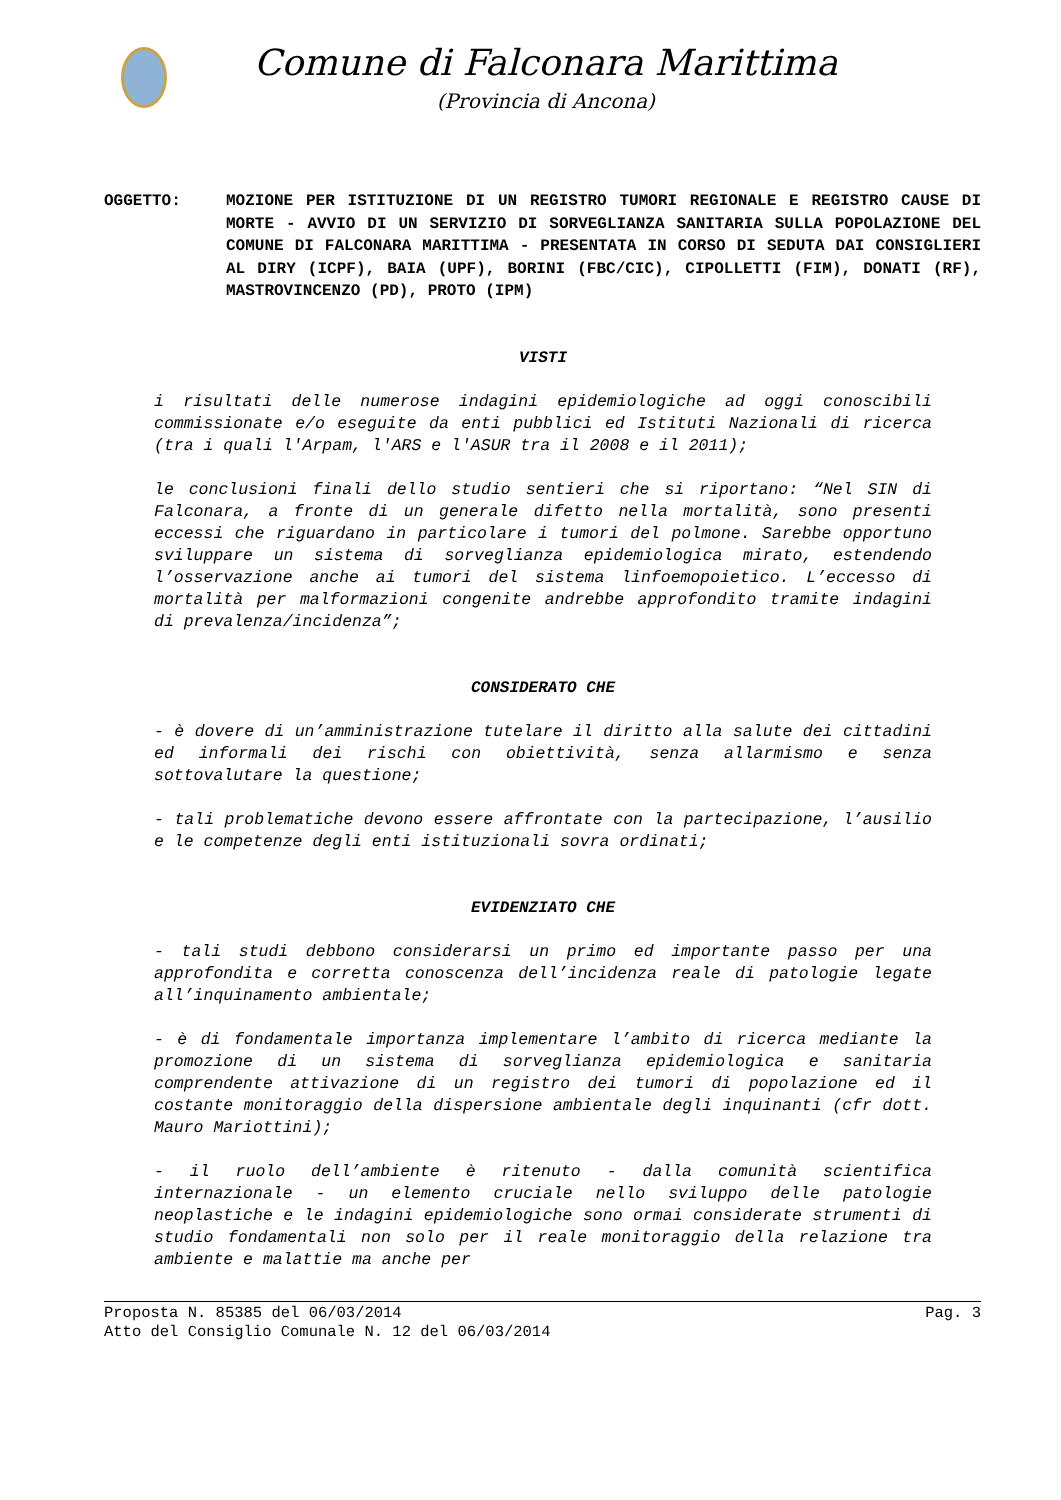Comune di Falconara Marittima
(Provincia di Ancona)
OGGETTO: MOZIONE PER ISTITUZIONE DI UN REGISTRO TUMORI REGIONALE E REGISTRO CAUSE DI MORTE - AVVIO DI UN SERVIZIO DI SORVEGLIANZA SANITARIA SULLA POPOLAZIONE DEL COMUNE DI FALCONARA MARITTIMA - PRESENTATA IN CORSO DI SEDUTA DAI CONSIGLIERI AL DIRY (ICPF), BAIA (UPF), BORINI (FBC/CIC), CIPOLLETTI (FIM), DONATI (RF), MASTROVINCENZO (PD), PROTO (IPM)
VISTI
i risultati delle numerose indagini epidemiologiche ad oggi conoscibili commissionate e/o eseguite da enti pubblici ed Istituti Nazionali di ricerca (tra i quali l'Arpam, l'ARS e l'ASUR tra il 2008 e il 2011);
le conclusioni finali dello studio sentieri che si riportano: “Nel SIN di Falconara, a fronte di un generale difetto nella mortalità, sono presenti eccessi che riguardano in particolare i tumori del polmone. Sarebbe opportuno sviluppare un sistema di sorveglianza epidemiologica mirato, estendendo l’osservazione anche ai tumori del sistema linfoemopoietico. L’eccesso di mortalità per malformazioni congenite andrebbe approfondito tramite indagini di prevalenza/incidenza”;
CONSIDERATO CHE
- è dovere di un’amministrazione tutelare il diritto alla salute dei cittadini ed informali dei rischi con obiettività, senza allarmismo e senza sottovalutare la questione;
- tali problematiche devono essere affrontate con la partecipazione, l’ausilio e le competenze degli enti istituzionali sovra ordinati;
EVIDENZIATO CHE
- tali studi debbono considerarsi un primo ed importante passo per una approfondita e corretta conoscenza dell’incidenza reale di patologie legate all’inquinamento ambientale;
- è di fondamentale importanza implementare l’ambito di ricerca mediante la promozione di un sistema di sorveglianza epidemiologica e sanitaria comprendente attivazione di un registro dei tumori di popolazione ed il costante monitoraggio della dispersione ambientale degli inquinanti (cfr dott. Mauro Mariottini);
- il ruolo dell’ambiente è ritenuto - dalla comunità scientifica internazionale - un elemento cruciale nello sviluppo delle patologie neoplastiche e le indagini epidemiologiche sono ormai considerate strumenti di studio fondamentali non solo per il reale monitoraggio della relazione tra ambiente e malattie ma anche per
Proposta N. 85385 del 06/03/2014 Pag. 3
Atto del Consiglio Comunale N. 12 del 06/03/2014